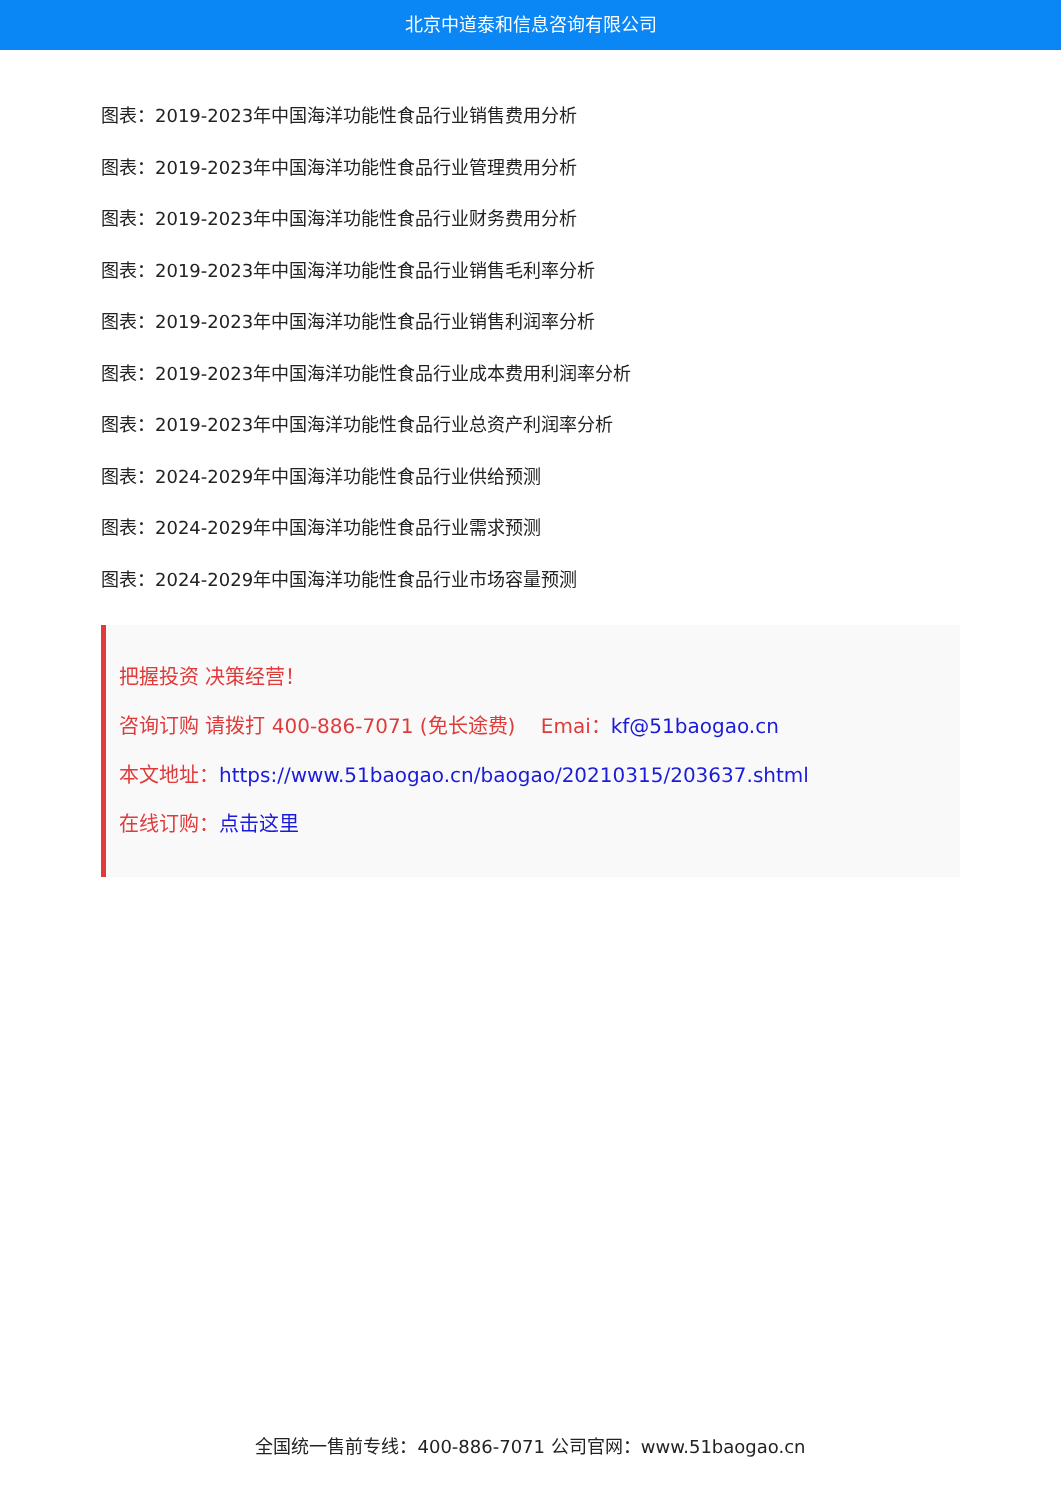北京中道泰和信息咨询有限公司
图表：2019-2023年中国海洋功能性食品行业销售费用分析
图表：2019-2023年中国海洋功能性食品行业管理费用分析
图表：2019-2023年中国海洋功能性食品行业财务费用分析
图表：2019-2023年中国海洋功能性食品行业销售毛利率分析
图表：2019-2023年中国海洋功能性食品行业销售利润率分析
图表：2019-2023年中国海洋功能性食品行业成本费用利润率分析
图表：2019-2023年中国海洋功能性食品行业总资产利润率分析
图表：2024-2029年中国海洋功能性食品行业供给预测
图表：2024-2029年中国海洋功能性食品行业需求预测
图表：2024-2029年中国海洋功能性食品行业市场容量预测
把握投资 决策经营！
咨询订购 请拨打 400-886-7071 (免长途费) Emai：kf@51baogao.cn
本文地址：https://www.51baogao.cn/baogao/20210315/203637.shtml
在线订购：点击这里
全国统一售前专线：400-886-7071 公司官网：www.51baogao.cn